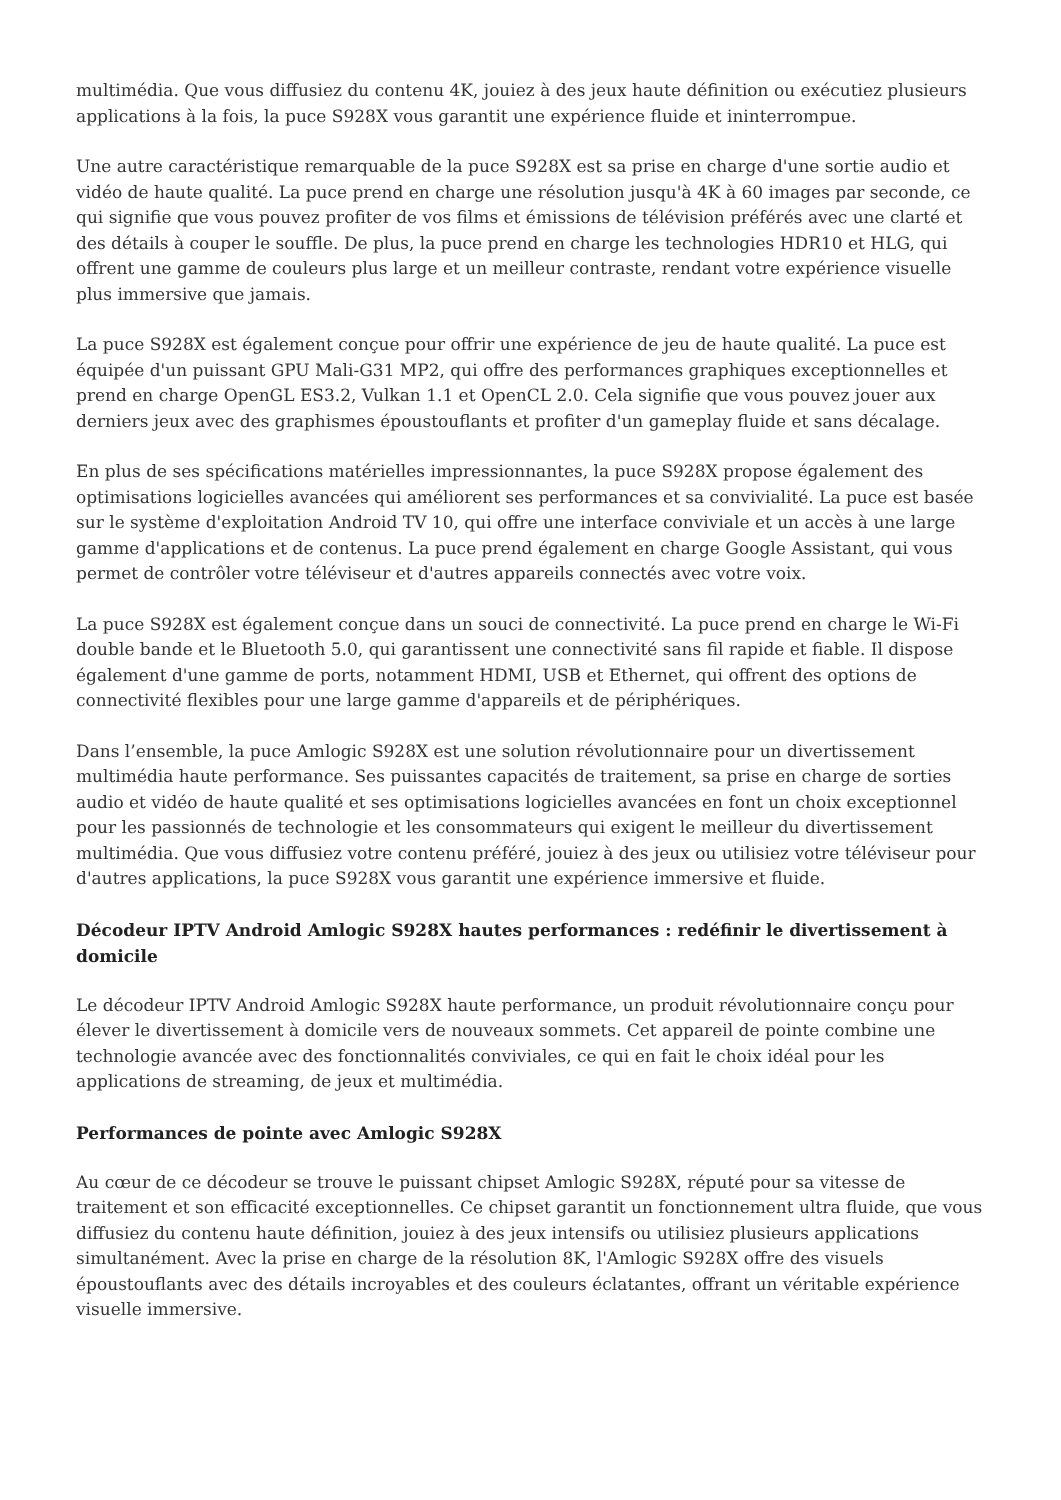multimédia. Que vous diffusiez du contenu 4K, jouiez à des jeux haute définition ou exécutiez plusieurs applications à la fois, la puce S928X vous garantit une expérience fluide et ininterrompue.
Une autre caractéristique remarquable de la puce S928X est sa prise en charge d'une sortie audio et vidéo de haute qualité. La puce prend en charge une résolution jusqu'à 4K à 60 images par seconde, ce qui signifie que vous pouvez profiter de vos films et émissions de télévision préférés avec une clarté et des détails à couper le souffle. De plus, la puce prend en charge les technologies HDR10 et HLG, qui offrent une gamme de couleurs plus large et un meilleur contraste, rendant votre expérience visuelle plus immersive que jamais.
La puce S928X est également conçue pour offrir une expérience de jeu de haute qualité. La puce est équipée d'un puissant GPU Mali-G31 MP2, qui offre des performances graphiques exceptionnelles et prend en charge OpenGL ES3.2, Vulkan 1.1 et OpenCL 2.0. Cela signifie que vous pouvez jouer aux derniers jeux avec des graphismes époustouflants et profiter d'un gameplay fluide et sans décalage.
En plus de ses spécifications matérielles impressionnantes, la puce S928X propose également des optimisations logicielles avancées qui améliorent ses performances et sa convivialité. La puce est basée sur le système d'exploitation Android TV 10, qui offre une interface conviviale et un accès à une large gamme d'applications et de contenus. La puce prend également en charge Google Assistant, qui vous permet de contrôler votre téléviseur et d'autres appareils connectés avec votre voix.
La puce S928X est également conçue dans un souci de connectivité. La puce prend en charge le Wi-Fi double bande et le Bluetooth 5.0, qui garantissent une connectivité sans fil rapide et fiable. Il dispose également d'une gamme de ports, notamment HDMI, USB et Ethernet, qui offrent des options de connectivité flexibles pour une large gamme d'appareils et de périphériques.
Dans l’ensemble, la puce Amlogic S928X est une solution révolutionnaire pour un divertissement multimédia haute performance. Ses puissantes capacités de traitement, sa prise en charge de sorties audio et vidéo de haute qualité et ses optimisations logicielles avancées en font un choix exceptionnel pour les passionnés de technologie et les consommateurs qui exigent le meilleur du divertissement multimédia. Que vous diffusiez votre contenu préféré, jouiez à des jeux ou utilisiez votre téléviseur pour d'autres applications, la puce S928X vous garantit une expérience immersive et fluide.
Décodeur IPTV Android Amlogic S928X hautes performances : redéfinir le divertissement à domicile
Le décodeur IPTV Android Amlogic S928X haute performance, un produit révolutionnaire conçu pour élever le divertissement à domicile vers de nouveaux sommets. Cet appareil de pointe combine une technologie avancée avec des fonctionnalités conviviales, ce qui en fait le choix idéal pour les applications de streaming, de jeux et multimédia.
Performances de pointe avec Amlogic S928X
Au cœur de ce décodeur se trouve le puissant chipset Amlogic S928X, réputé pour sa vitesse de traitement et son efficacité exceptionnelles. Ce chipset garantit un fonctionnement ultra fluide, que vous diffusiez du contenu haute définition, jouiez à des jeux intensifs ou utilisiez plusieurs applications simultanément. Avec la prise en charge de la résolution 8K, l'Amlogic S928X offre des visuels époustouflants avec des détails incroyables et des couleurs éclatantes, offrant un véritable expérience visuelle immersive.